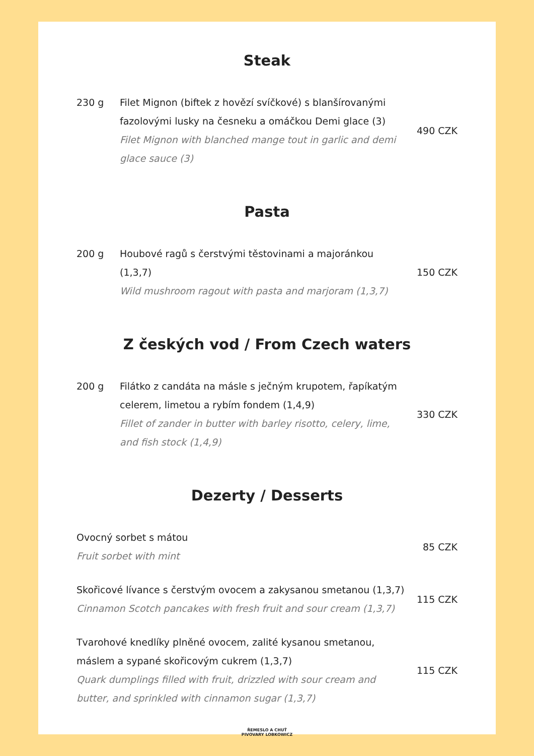Steak
230 g Filet Mignon (biftek z hovězí svíčkové) s blanšírovanými fazolovými lusky na česneku a omáčkou Demi glace (3)
Filet Mignon with blanched mange tout in garlic and demi glace sauce (3)
490 CZK
Pasta
200 g Houbové ragů s čerstvými těstovinami a majoránkou (1,3,7)
Wild mushroom ragout with pasta and marjoram (1,3,7)
150 CZK
Z českých vod / From Czech waters
200 g Filátko z candáta na másle s ječným krupotem, řapíkatým celerem, limetou a rybím fondem (1,4,9)
Fillet of zander in butter with barley risotto, celery, lime, and fish stock (1,4,9)
330 CZK
Dezerty / Desserts
Ovocný sorbet s mátou
Fruit sorbet with mint
85 CZK
Skořicové lívance s čerstvým ovocem a zakysanou smetanou (1,3,7)
Cinnamon Scotch pancakes with fresh fruit and sour cream (1,3,7)
115 CZK
Tvarohové knedlíky plněné ovocem, zalité kysanou smetanou, máslem a sypané skořicovým cukrem (1,3,7)
Quark dumplings filled with fruit, drizzled with sour cream and butter, and sprinkled with cinnamon sugar (1,3,7)
115 CZK
ŘEMESLO A CHUŤ
PIVOVARY LOBKOWICZ